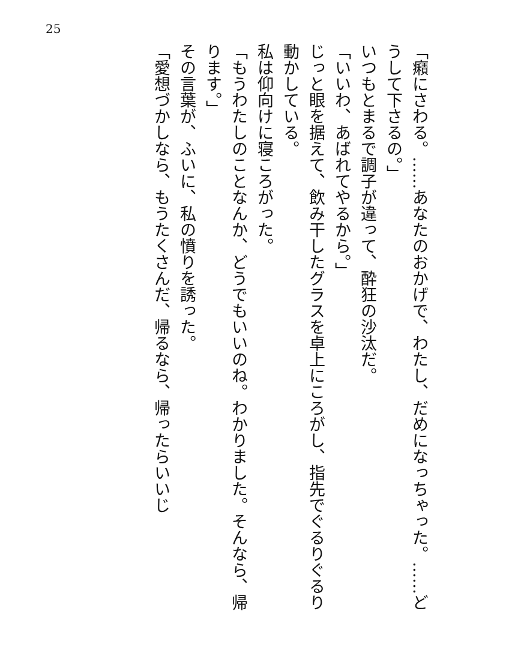25
「癪にさわる。……あなたのおかげで、わたし、だめになっちゃった。……どうして下さるの。」
いつもとまるで調子が違って、酔狂の沙汰だ。
「いいわ、あばれてやるから。」
じっと眼を据えて、飲み干したグラスを卓上にころがし、指先でぐるりぐるり動かしている。
私は仰向けに寝ころがった。
「もうわたしのことなんか、どうでもいいのね。わかりました。そんなら、帰ります。」
その言葉が、ふいに、私の憤りを誘った。
「愛想づかしなら、もうたくさんだ、帰るなら、帰ったらいいじ